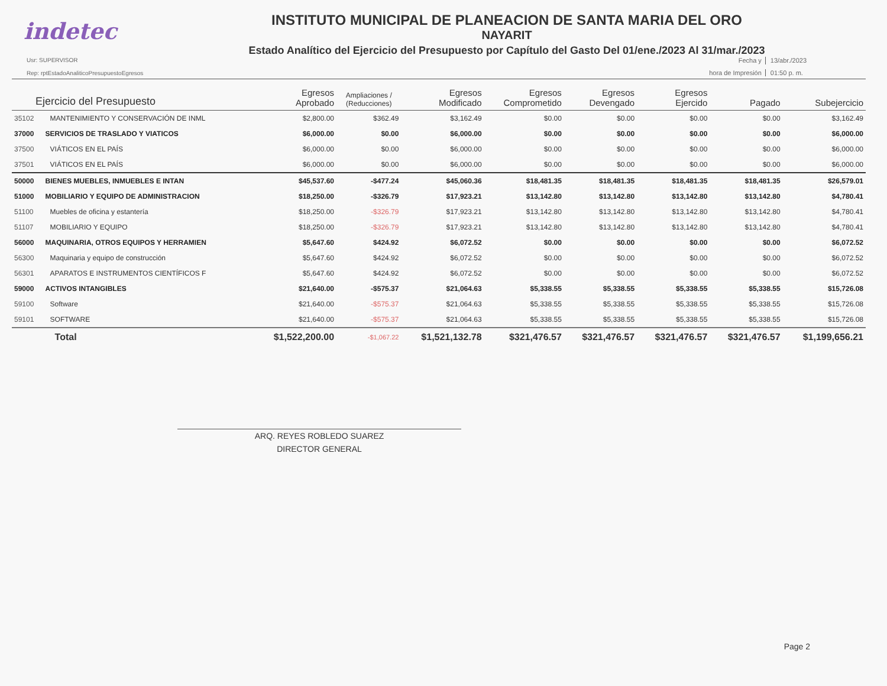indetec
INSTITUTO MUNICIPAL DE PLANEACION DE SANTA MARIA DEL ORO
NAYARIT
Estado Analítico del Ejercicio del Presupuesto por Capítulo del Gasto Del 01/ene./2023 Al 31/mar./2023
Usr: SUPERVISOR
Rep: rptEstadoAnaliticoPresupuestoEgresos
Fecha y 13/abr./2023 hora de Impresión 01:50 p. m.
| Ejercicio del Presupuesto | | Egresos Aprobado | Ampliaciones / (Reducciones) | Egresos Modificado | Egresos Comprometido | Egresos Devengado | Egresos Ejercido | Pagado | Subejercicio |
| --- | --- | --- | --- | --- | --- | --- | --- | --- | --- |
| 35102 | MANTENIMIENTO Y CONSERVACIÓN DE INML | $2,800.00 | $362.49 | $3,162.49 | $0.00 | $0.00 | $0.00 | $0.00 | $3,162.49 |
| 37000 | SERVICIOS DE TRASLADO Y VIATICOS | $6,000.00 | $0.00 | $6,000.00 | $0.00 | $0.00 | $0.00 | $0.00 | $6,000.00 |
| 37500 | VIÁTICOS EN EL PAÍS | $6,000.00 | $0.00 | $6,000.00 | $0.00 | $0.00 | $0.00 | $0.00 | $6,000.00 |
| 37501 | VIÁTICOS EN EL PAÍS | $6,000.00 | $0.00 | $6,000.00 | $0.00 | $0.00 | $0.00 | $0.00 | $6,000.00 |
| 50000 | BIENES MUEBLES, INMUEBLES E INTAN | $45,537.60 | -$477.24 | $45,060.36 | $18,481.35 | $18,481.35 | $18,481.35 | $18,481.35 | $26,579.01 |
| 51000 | MOBILIARIO Y EQUIPO DE ADMINISTRACION | $18,250.00 | -$326.79 | $17,923.21 | $13,142.80 | $13,142.80 | $13,142.80 | $13,142.80 | $4,780.41 |
| 51100 | Muebles de oficina y estantería | $18,250.00 | -$326.79 | $17,923.21 | $13,142.80 | $13,142.80 | $13,142.80 | $13,142.80 | $4,780.41 |
| 51107 | MOBILIARIO Y EQUIPO | $18,250.00 | -$326.79 | $17,923.21 | $13,142.80 | $13,142.80 | $13,142.80 | $13,142.80 | $4,780.41 |
| 56000 | MAQUINARIA, OTROS EQUIPOS Y HERRAMIEN | $5,647.60 | $424.92 | $6,072.52 | $0.00 | $0.00 | $0.00 | $0.00 | $6,072.52 |
| 56300 | Maquinaria y equipo de construcción | $5,647.60 | $424.92 | $6,072.52 | $0.00 | $0.00 | $0.00 | $0.00 | $6,072.52 |
| 56301 | APARATOS E INSTRUMENTOS CIENTÍFICOS F | $5,647.60 | $424.92 | $6,072.52 | $0.00 | $0.00 | $0.00 | $0.00 | $6,072.52 |
| 59000 | ACTIVOS INTANGIBLES | $21,640.00 | -$575.37 | $21,064.63 | $5,338.55 | $5,338.55 | $5,338.55 | $5,338.55 | $15,726.08 |
| 59100 | Software | $21,640.00 | -$575.37 | $21,064.63 | $5,338.55 | $5,338.55 | $5,338.55 | $5,338.55 | $15,726.08 |
| 59101 | SOFTWARE | $21,640.00 | -$575.37 | $21,064.63 | $5,338.55 | $5,338.55 | $5,338.55 | $5,338.55 | $15,726.08 |
| | Total | $1,522,200.00 | -$1,067.22 | $1,521,132.78 | $321,476.57 | $321,476.57 | $321,476.57 | $321,476.57 | $1,199,656.21 |
ARQ. REYES ROBLEDO SUAREZ
DIRECTOR GENERAL
Page 2